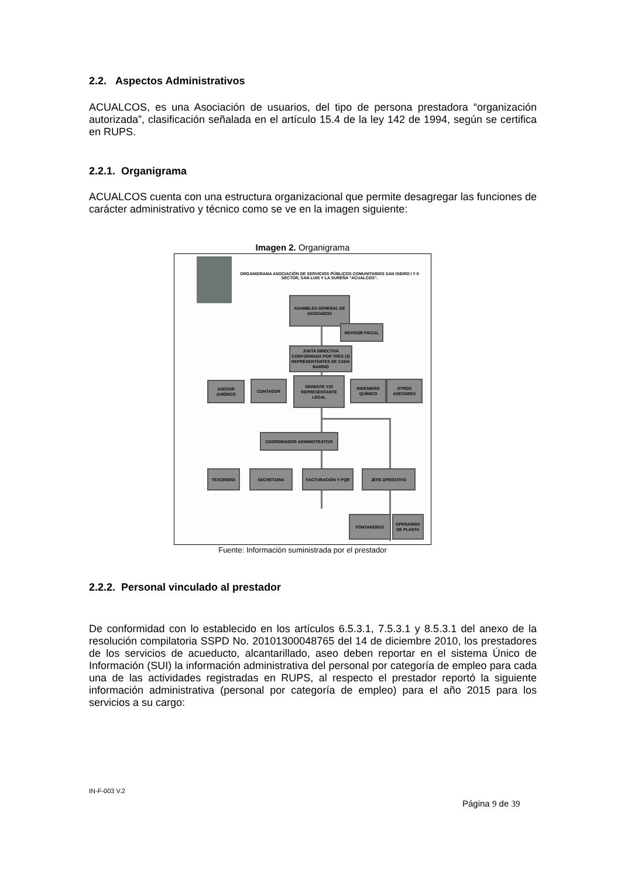2.2. Aspectos Administrativos
ACUALCOS, es una Asociación de usuarios, del tipo de persona prestadora “organización autorizada”, clasificación señalada en el artículo 15.4 de la ley 142 de 1994, según se certifica en RUPS.
2.2.1. Organigrama
ACUALCOS cuenta con una estructura organizacional que permite desagregar las funciones de carácter administrativo y técnico como se ve en la imagen siguiente:
Imagen 2. Organigrama
ORGANIGRAMA ASOCIACIÓN DE SERVICIOS PÚBLICOS COMUNITARIOS SAN ISIDRO I Y II SECTOR, SAN LUIS Y LA SUREÑA "ACUALCOS".
ASAMBLEA GENERAL DE ASOCIADOS
REVISOR FISCAL
JUNTA DIRECTIVA CONFORMADA POR TRES (3) REPRESENTANTES DE CADA BARRIO
ASESOR JURÍDICO
CONTADOR
GERENTE Y/O REPRESENTANTE LEGAL
INGENIERO QUÍMICO
OTROS ASESORES
COORDINADOR ADMINISTRATIVO
TESORERÍA SECRETARIA FACTURACIÓN Y PQR JEFE OPERATIVO
FONTANEROS
OPERARIOS DE PLANTA
Fuente: Información suministrada por el prestador
2.2.2. Personal vinculado al prestador
De conformidad con lo establecido en los artículos 6.5.3.1, 7.5.3.1 y 8.5.3.1 del anexo de la resolución compilatoria SSPD No. 20101300048765 del 14 de diciembre 2010, los prestadores de los servicios de acueducto, alcantarillado, aseo deben reportar en el sistema Único de Información (SUI) la información administrativa del personal por categoría de empleo para cada una de las actividades registradas en RUPS, al respecto el prestador reportó la siguiente información administrativa (personal por categoría de empleo) para el año 2015 para los servicios a su cargo:
IN-F-003 V.2
Página 9 de 39